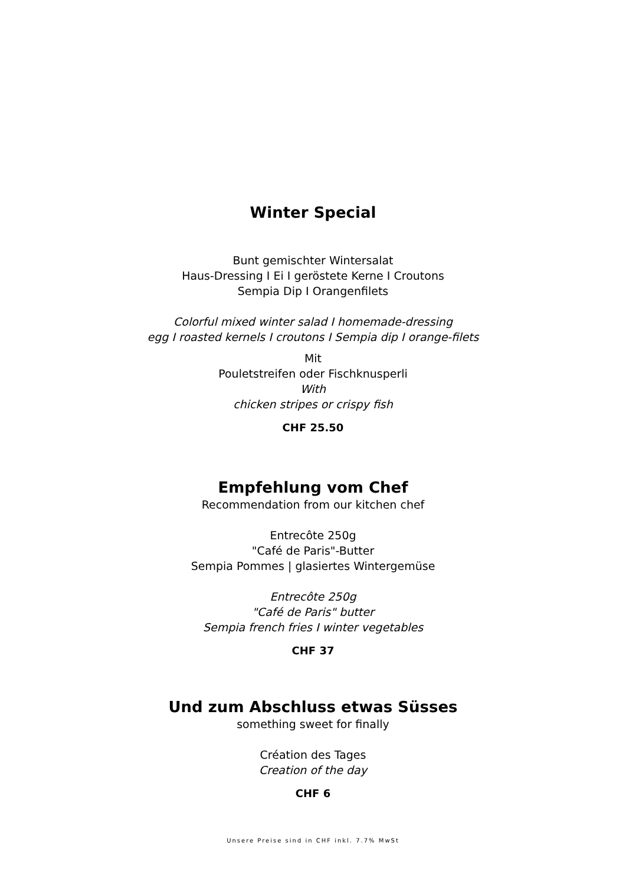Winter Special
Bunt gemischter Wintersalat
Haus-Dressing I Ei I geröstete Kerne I Croutons
Sempia Dip I Orangenfilets
Colorful mixed winter salad I homemade-dressing
egg I roasted kernels I croutons I Sempia dip I orange-filets
Mit
Pouletstreifen oder Fischknusperli
With
chicken stripes or crispy fish
CHF 25.50
Empfehlung vom Chef
Recommendation from our kitchen chef
Entrecôte 250g
"Café de Paris"-Butter
Sempia Pommes | glasiertes Wintergemüse
Entrecôte 250g
"Café de Paris" butter
Sempia french fries I winter vegetables
CHF 37
Und zum Abschluss etwas Süsses
something sweet for finally
Création des Tages
Creation of the day
CHF 6
Unsere Preise sind in CHF inkl. 7.7% MwSt